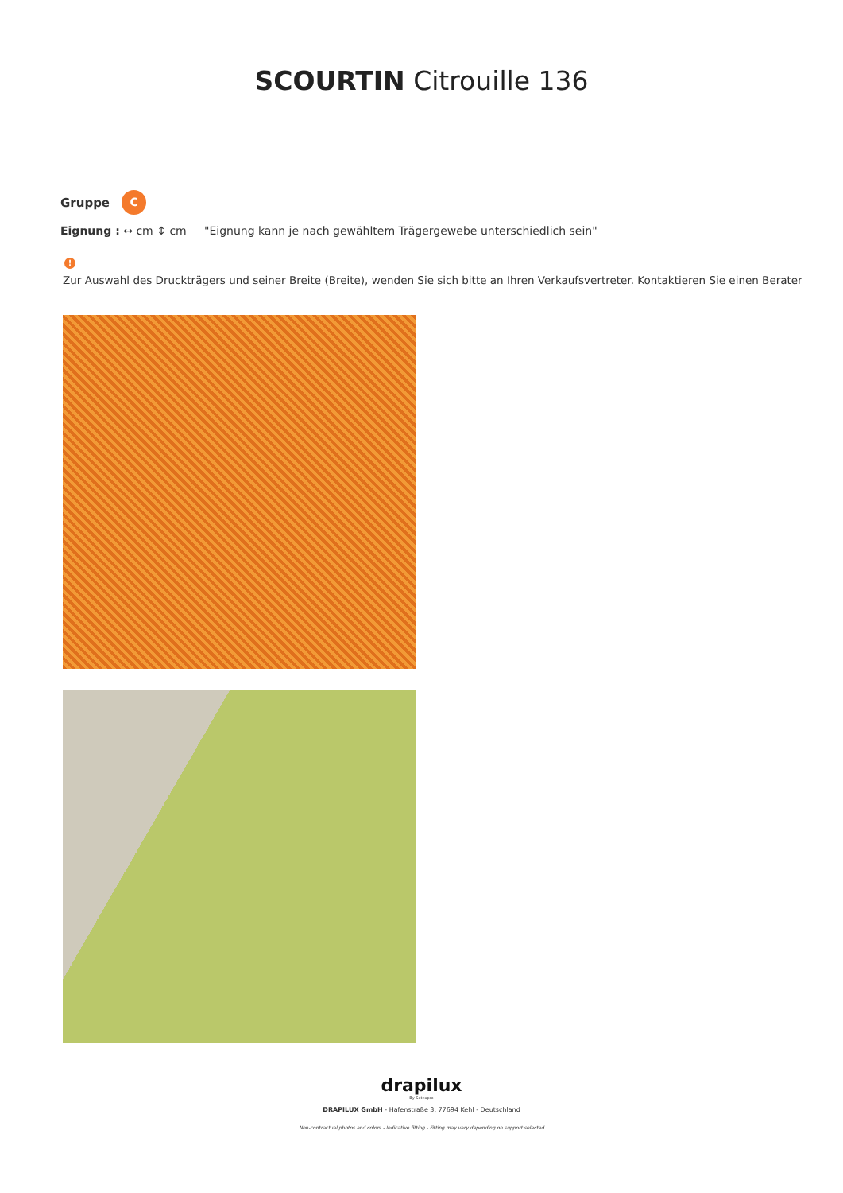SCOURTIN Citrouille 136
Gruppe C
Eignung : ↔ cm ↕ cm "Eignung kann je nach gewähltem Trägergewebe unterschiedlich sein"
!
Zur Auswahl des Druckträgers und seiner Breite (Breite), wenden Sie sich bitte an Ihren Verkaufsvertreter. Kontaktieren Sie einen Berater
drapilux
By Sotexpro
DRAPILUX GmbH - Hafenstraße 3, 77694 Kehl - Deutschland
Non-contractual photos and colors - Indicative fitting - Fitting may vary depending on support selected